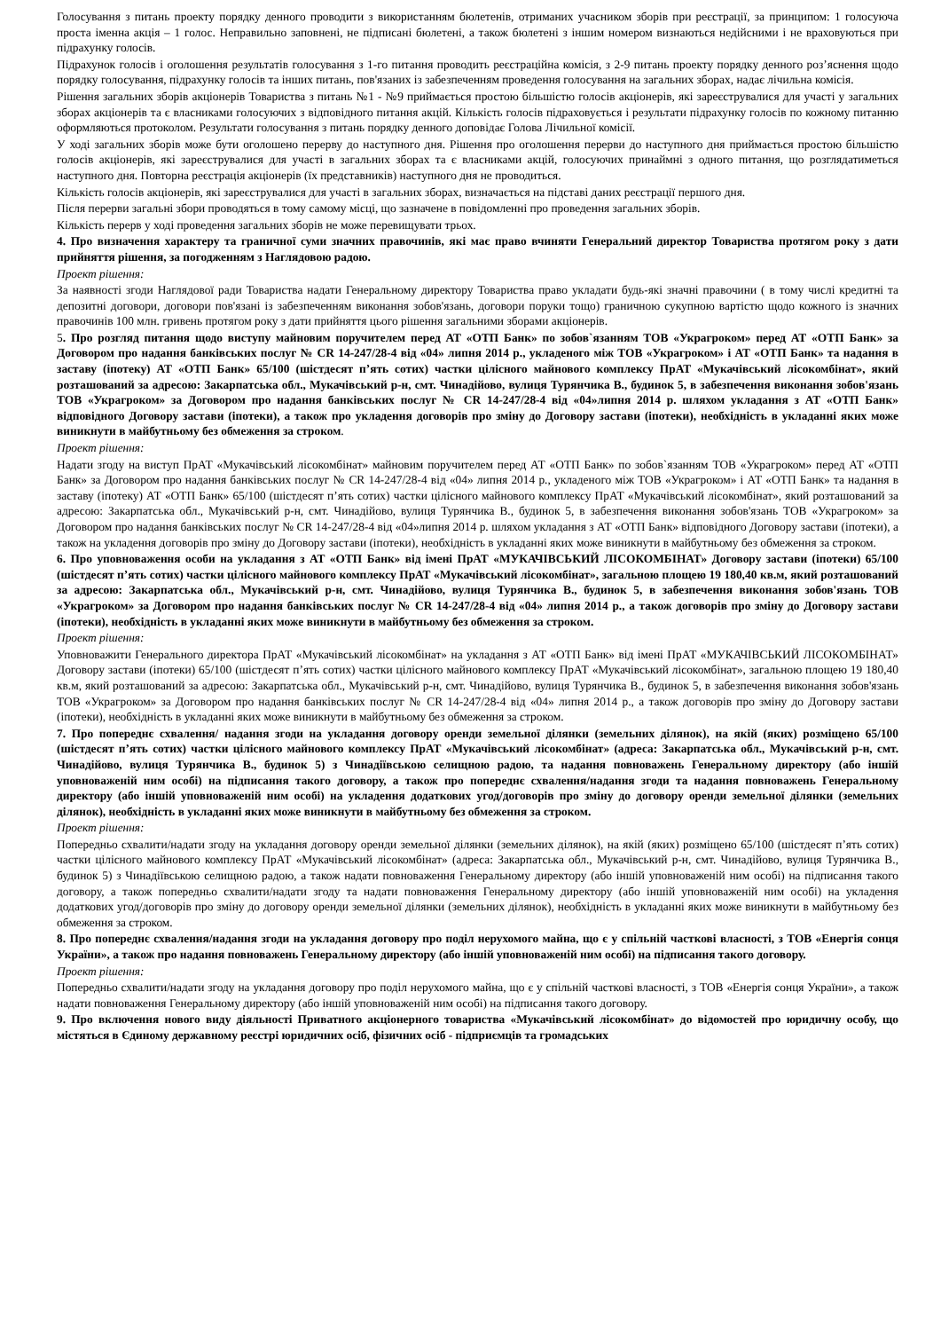Голосування з питань проекту порядку денного проводити з використанням бюлетенів, отриманих учасником зборів при реєстрації, за принципом: 1 голосуюча проста іменна акція – 1 голос. Неправильно заповнені, не підписані бюлетені, а також бюлетені з іншим номером визнаються недійсними і не враховуються при підрахунку голосів.
Підрахунок голосів і оголошення результатів голосування з 1-го питання проводить реєстраційна комісія, з 2-9 питань проекту порядку денного роз’яснення щодо порядку голосування, підрахунку голосів та інших питань, пов'язаних із забезпеченням проведення голосування на загальних зборах, надає лічильна комісія.
Рішення загальних зборів акціонерів Товариства з питань №1 - №9 приймається простою більшістю голосів акціонерів, які зареєструвалися для участі у загальних зборах акціонерів та є власниками голосуючих з відповідного питання акцій. Кількість голосів підраховується і результати підрахунку голосів по кожному питанню оформляються протоколом. Результати голосування з питань порядку денного доповідає Голова Лічильної комісії.
У ході загальних зборів може бути оголошено перерву до наступного дня. Рішення про оголошення перерви до наступного дня приймається простою більшістю голосів акціонерів, які зареєструвалися для участі в загальних зборах та є власниками акцій, голосуючих принаймні з одного питання, що розглядатиметься наступного дня. Повторна реєстрація акціонерів (їх представників) наступного дня не проводиться.
Кількість голосів акціонерів, які зареєструвалися для участі в загальних зборах, визначається на підставі даних реєстрації першого дня.
Після перерви загальні збори проводяться в тому самому місці, що зазначене в повідомленні про проведення загальних зборів.
Кількість перерв у ході проведення загальних зборів не може перевищувати трьох.
4. Про визначення характеру та граничної суми значних правочинів, які має право вчиняти Генеральний директор Товариства протягом року з дати прийняття рішення, за погодженням з Наглядовою радою.
Проект рішення:
За наявності згоди Наглядової ради Товариства надати Генеральному директору Товариства право укладати будь-які значні правочини ( в тому числі кредитні та депозитні договори, договори пов'язані із забезпеченням виконання зобов'язань, договори поруки тощо) граничною сукупною вартістю щодо кожного із значних правочинів 100 млн. гривень протягом року з дати прийняття цього рішення загальними зборами акціонерів.
5. Про розгляд питання щодо виступу майновим поручителем перед АТ «ОТП Банк» по зобов`язанням ТОВ «Украгроком» перед АТ «ОТП Банк» за Договором про надання банківських послуг № CR 14-247/28-4 від «04» липня 2014 р., укладеного між ТОВ «Украгроком» і АТ «ОТП Банк» та надання в заставу (іпотеку) АТ «ОТП Банк» 65/100 (шістдесят п’ять сотих) частки цілісного майнового комплексу ПрАТ «Мукачівський лісокомбінат», який розташований за адресою: Закарпатська обл., Мукачівський р-н, смт. Чинадійово, вулиця Турянчика В., будинок 5, в забезпечення виконання зобов'язань ТОВ «Украгроком» за Договором про надання банківських послуг № CR 14-247/28-4 від «04»липня 2014 р. шляхом укладання з АТ «ОТП Банк» відповідного Договору застави (іпотеки), а також про укладення договорів про зміну до Договору застави (іпотеки), необхідність в укладанні яких може виникнути в майбутньому без обмеження за строком.
Проект рішення:
Надати згоду на виступ ПрАТ «Мукачівський лісокомбінат» майновим поручителем перед АТ «ОТП Банк» по зобов`язанням ТОВ «Украгроком» перед АТ «ОТП Банк» за Договором про надання банківських послуг № CR 14-247/28-4 від «04» липня 2014 р., укладеного між ТОВ «Украгроком» і АТ «ОТП Банк» та надання в заставу (іпотеку) АТ «ОТП Банк» 65/100 (шістдесят п’ять сотих) частки цілісного майнового комплексу ПрАТ «Мукачівський лісокомбінат», який розташований за адресою: Закарпатська обл., Мукачівський р-н, смт. Чинадійово, вулиця Турянчика В., будинок 5, в забезпечення виконання зобов'язань ТОВ «Украгроком» за Договором про надання банківських послуг № CR 14-247/28-4 від «04»липня 2014 р. шляхом укладання з АТ «ОТП Банк» відповідного Договору застави (іпотеки), а також на укладення договорів про зміну до Договору застави (іпотеки), необхідність в укладанні яких може виникнути в майбутньому без обмеження за строком.
6. Про уповноваження особи на укладання з АТ «ОТП Банк» від імені ПрАТ «МУКАЧІВСЬКИЙ ЛІСОКОМБІНАТ» Договору застави (іпотеки) 65/100 (шістдесят п’ять сотих) частки цілісного майнового комплексу ПрАТ «Мукачівський лісокомбінат», загальною площею 19 180,40 кв.м, який розташований за адресою: Закарпатська обл., Мукачівський р-н, смт. Чинадійово, вулиця Турянчика В., будинок 5, в забезпечення виконання зобов'язань ТОВ «Украгроком» за Договором про надання банківських послуг № CR 14-247/28-4 від «04» липня 2014 р., а також договорів про зміну до Договору застави (іпотеки), необхідність в укладанні яких може виникнути в майбутньому без обмеження за строком.
Проект рішення:
Уповноважити Генерального директора ПрАТ «Мукачівський лісокомбінат» на укладання з АТ «ОТП Банк» від імені ПрАТ «МУКАЧІВСЬКИЙ ЛІСОКОМБІНАТ» Договору застави (іпотеки) 65/100 (шістдесят п’ять сотих) частки цілісного майнового комплексу ПрАТ «Мукачівський лісокомбінат», загальною площею 19 180,40 кв.м, який розташований за адресою: Закарпатська обл., Мукачівський р-н, смт. Чинадійово, вулиця Турянчика В., будинок 5, в забезпечення виконання зобов'язань ТОВ «Украгроком» за Договором про надання банківських послуг № CR 14-247/28-4 від «04» липня 2014 р., а також договорів про зміну до Договору застави (іпотеки), необхідність в укладанні яких може виникнути в майбутньому без обмеження за строком.
7. Про попереднє схвалення/ надання згоди на укладання договору оренди земельної ділянки (земельних ділянок), на якій (яких) розміщено 65/100 (шістдесят п’ять сотих) частки цілісного майнового комплексу ПрАТ «Мукачівський лісокомбінат» (адреса: Закарпатська обл., Мукачівський р-н, смт. Чинадійово, вулиця Турянчика В., будинок 5) з Чинадіївською селищною радою, та надання повноважень Генеральному директору (або іншій уповноваженій ним особі) на підписання такого договору, а також про попереднє схвалення/надання згоди та надання повноважень Генеральному директору (або іншій уповноваженій ним особі) на укладення додаткових угод/договорів про зміну до договору оренди земельної ділянки (земельних ділянок), необхідність в укладанні яких може виникнути в майбутньому без обмеження за строком.
Проект рішення:
Попередньо схвалити/надати згоду на укладання договору оренди земельної ділянки (земельних ділянок), на якій (яких) розміщено 65/100 (шістдесят п’ять сотих) частки цілісного майнового комплексу ПрАТ «Мукачівський лісокомбінат» (адреса: Закарпатська обл., Мукачівський р-н, смт. Чинадійово, вулиця Турянчика В., будинок 5) з Чинадіївською селищною радою, а також надати повноваження Генеральному директору (або іншій уповноваженій ним особі) на підписання такого договору, а також попередньо схвалити/надати згоду та надати повноваження Генеральному директору (або іншій уповноваженій ним особі) на укладення додаткових угод/договорів про зміну до договору оренди земельної ділянки (земельних ділянок), необхідність в укладанні яких може виникнути в майбутньому без обмеження за строком.
8. Про попереднє схвалення/надання згоди на укладання договору про поділ нерухомого майна, що є у спільній часткові власності, з ТОВ «Енергія сонця України», а також про надання повноважень Генеральному директору (або іншій уповноваженій ним особі) на підписання такого договору.
Проект рішення:
Попередньо схвалити/надати згоду на укладання договору про поділ нерухомого майна, що є у спільній часткові власності, з ТОВ «Енергія сонця України», а також надати повноваження Генеральному директору (або іншій уповноваженій ним особі) на підписання такого договору.
9. Про включення нового виду діяльності Приватного акціонерного товариства «Мукачівський лісокомбінат» до відомостей про юридичну особу, що містяться в Єдиному державному реєстрі юридичних осіб, фізичних осіб - підприємців та громадських